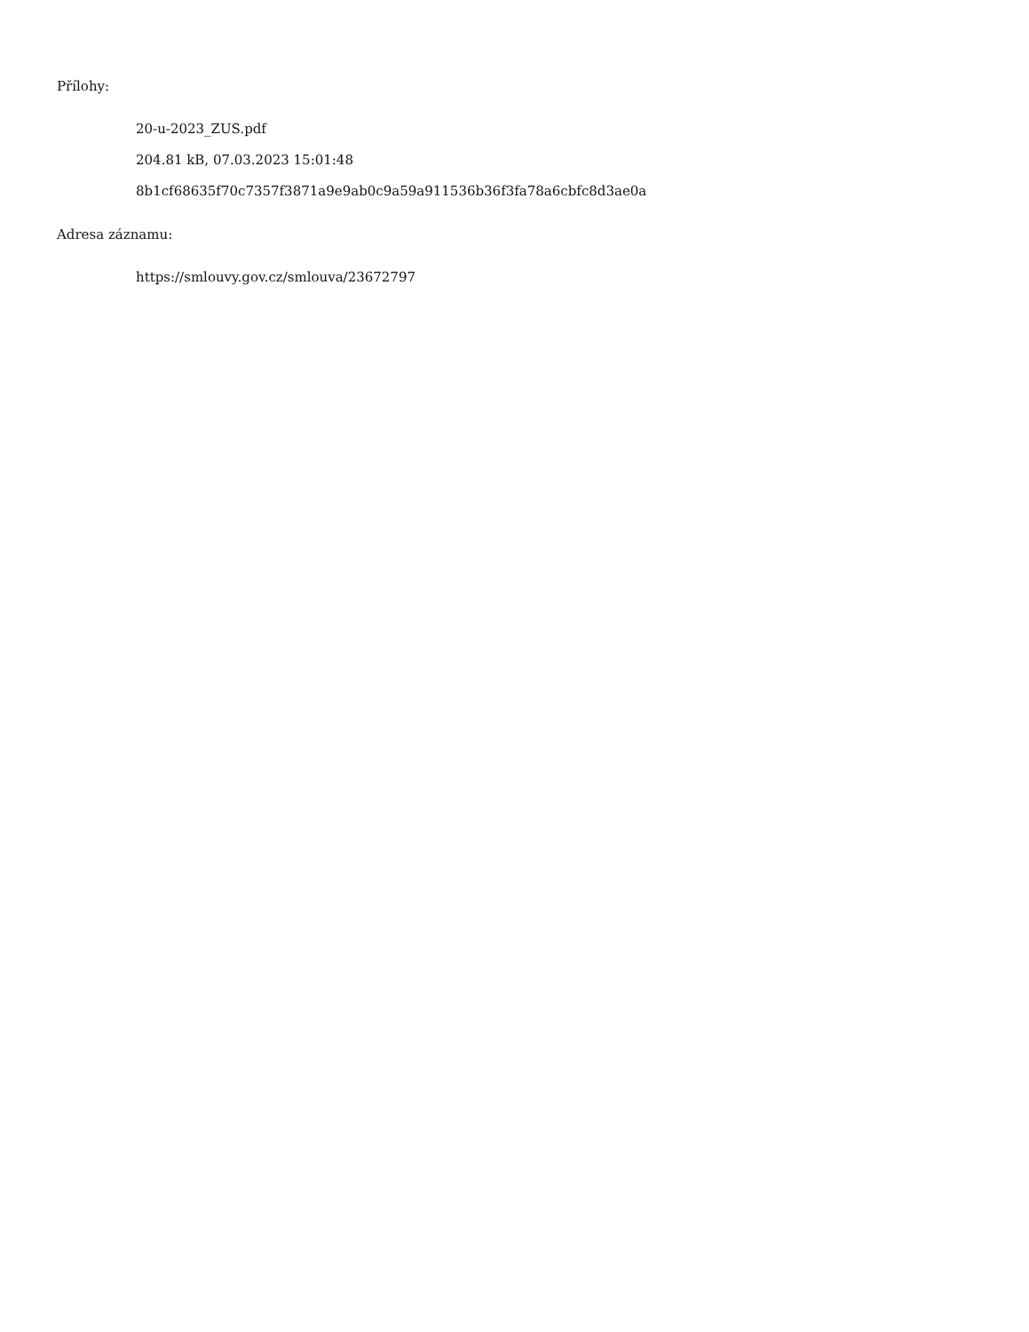Přílohy:
20-u-2023_ZUS.pdf
204.81 kB, 07.03.2023 15:01:48
8b1cf68635f70c7357f3871a9e9ab0c9a59a911536b36f3fa78a6cbfc8d3ae0a
Adresa záznamu:
https://smlouvy.gov.cz/smlouva/23672797